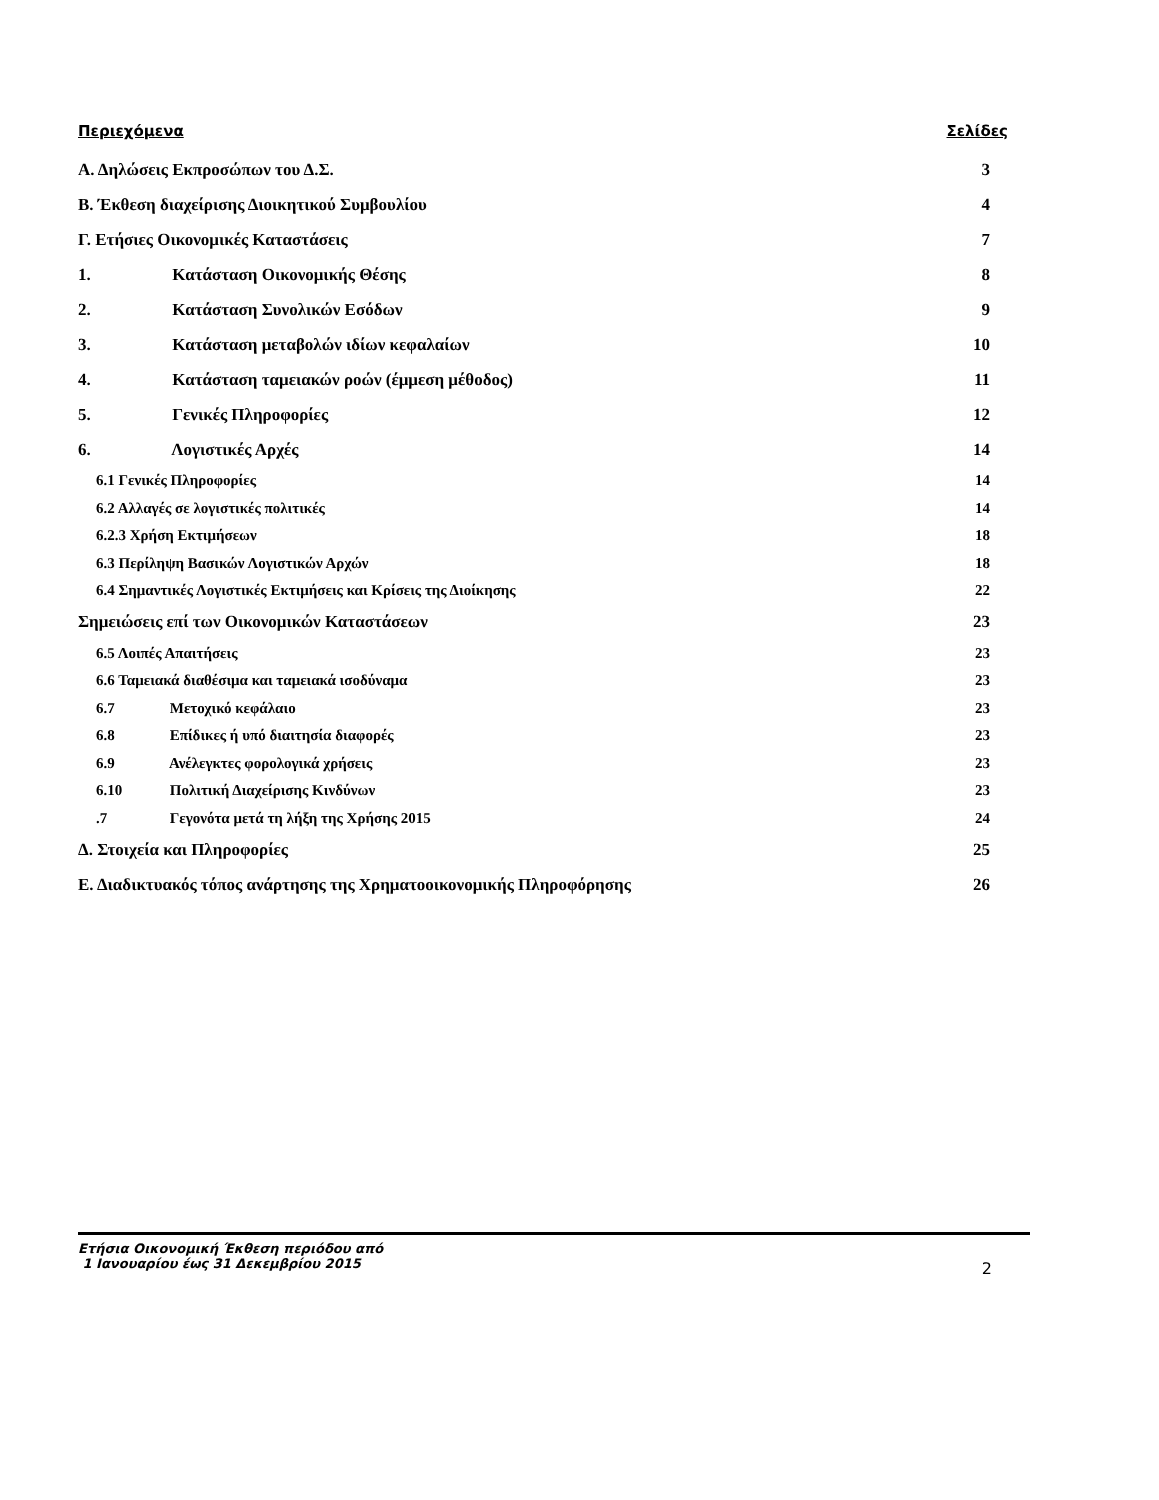Περιεχόμενα Σελίδες
Α. Δηλώσεις Εκπροσώπων του Δ.Σ. 3
Β. Έκθεση διαχείρισης Διοικητικού Συμβουλίου 4
Γ. Ετήσιες Οικονομικές Καταστάσεις 7
1. Κατάσταση Οικονομικής Θέσης 8
2. Κατάσταση Συνολικών Εσόδων 9
3. Κατάσταση μεταβολών ιδίων κεφαλαίων 10
4. Κατάσταση ταμειακών ροών (έμμεση μέθοδος) 11
5. Γενικές Πληροφορίες 12
6. Λογιστικές Αρχές 14
6.1 Γενικές Πληροφορίες 14
6.2 Αλλαγές σε λογιστικές πολιτικές 14
6.2.3 Χρήση Εκτιμήσεων 18
6.3 Περίληψη Βασικών Λογιστικών Αρχών 18
6.4 Σημαντικές Λογιστικές Εκτιμήσεις και Κρίσεις της Διοίκησης 22
Σημειώσεις επί των Οικονομικών Καταστάσεων 23
6.5 Λοιπές Απαιτήσεις 23
6.6 Ταμειακά διαθέσιμα και ταμειακά ισοδύναμα 23
6.7 Μετοχικό κεφάλαιο 23
6.8 Επίδικες ή υπό διαιτησία διαφορές 23
6.9 Ανέλεγκτες φορολογικά χρήσεις 23
6.10 Πολιτική Διαχείρισης Κινδύνων 23
.7 Γεγονότα μετά τη λήξη της Χρήσης 2015 24
Δ. Στοιχεία και Πληροφορίες 25
Ε. Διαδικτυακός τόπος ανάρτησης της Χρηματοοικονομικής Πληροφόρησης 26
Ετήσια Οικονομική Έκθεση περιόδου από
1 Ιανουαρίου έως 31 Δεκεμβρίου 2015
2